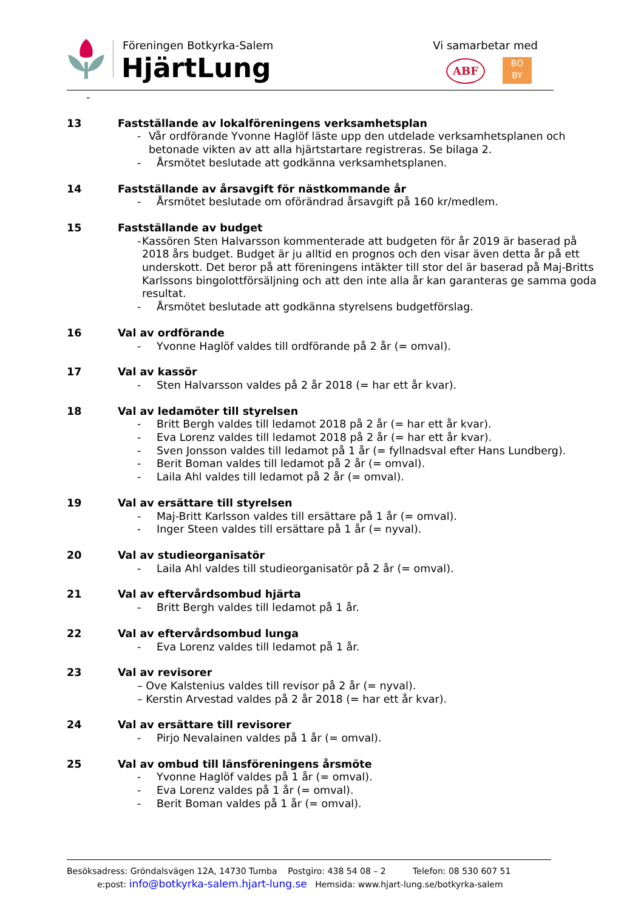Föreningen Botkyrka-Salem
HjärtLung
Vi samarbetar med
ABF
BO
BY
-
13 Fastställande av lokalföreningens verksamhetsplan
- Vår ordförande Yvonne Haglöf läste upp den utdelade verksamhetsplanen och betonade vikten av att alla hjärtstartare registreras. Se bilaga 2.
- Årsmötet beslutade att godkänna verksamhetsplanen.
14 Fastställande av årsavgift för nästkommande år
- Årsmötet beslutade om oförändrad årsavgift på 160 kr/medlem.
15 Fastställande av budget
- Kassören Sten Halvarsson kommenterade att budgeten för år 2019 är baserad på 2018 års budget. Budget är ju alltid en prognos och den visar även detta år på ett underskott. Det beror på att föreningens intäkter till stor del är baserad på Maj-Britts Karlssons bingolottförsäljning och att den inte alla år kan garanteras ge samma goda resultat.
- Årsmötet beslutade att godkänna styrelsens budgetförslag.
16 Val av ordförande
- Yvonne Haglöf valdes till ordförande på 2 år (= omval).
17 Val av kassör
- Sten Halvarsson valdes på 2 år 2018 (= har ett år kvar).
18 Val av ledamöter till styrelsen
- Britt Bergh valdes till ledamot 2018 på 2 år (= har ett år kvar).
- Eva Lorenz valdes till ledamot 2018 på 2 år (= har ett år kvar).
- Sven Jonsson valdes till ledamot på 1 år (= fyllnadsval efter Hans Lundberg).
- Berit Boman valdes till ledamot på 2 år (= omval).
- Laila Ahl valdes till ledamot på 2 år (= omval).
19 Val av ersättare till styrelsen
- Maj-Britt Karlsson valdes till ersättare på 1 år (= omval).
- Inger Steen valdes till ersättare på 1 år (= nyval).
20 Val av studieorganisatör
- Laila Ahl valdes till studieorganisatör på 2 år (= omval).
21 Val av eftervårdsombud hjärta
- Britt Bergh valdes till ledamot på 1 år.
22 Val av eftervårdsombud lunga
- Eva Lorenz valdes till ledamot på 1 år.
23 Val av revisorer
– Ove Kalstenius valdes till revisor på 2 år (= nyval).
– Kerstin Arvestad valdes på 2 år 2018 (= har ett år kvar).
24 Val av ersättare till revisorer
- Pirjo Nevalainen valdes på 1 år (= omval).
25 Val av ombud till länsföreningens årsmöte
- Yvonne Haglöf valdes på 1 år (= omval).
- Eva Lorenz valdes på 1 år (= omval).
- Berit Boman valdes på 1 år (= omval).
Besöksadress: Gröndalsvägen 12A, 14730 Tumba Postgiro: 438 54 08 – 2 Telefon: 08 530 607 51
e:post: info@botkyrka-salem.hjart-lung.se Hemsida: www.hjart-lung.se/botkyrka-salem